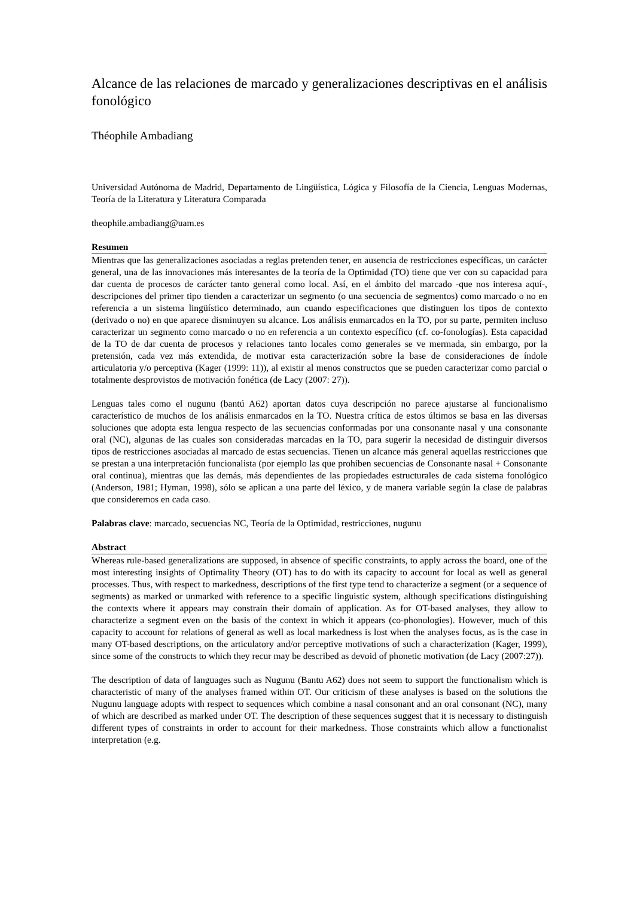Alcance de las relaciones de marcado y generalizaciones descriptivas en el análisis fonológico
Théophile Ambadiang
Universidad Autónoma de Madrid, Departamento de Lingüística, Lógica y Filosofía de la Ciencia, Lenguas Modernas, Teoría de la Literatura y Literatura Comparada
theophile.ambadiang@uam.es
Resumen
Mientras que las generalizaciones asociadas a reglas pretenden tener, en ausencia de restricciones específicas, un carácter general, una de las innovaciones más interesantes de la teoría de la Optimidad (TO) tiene que ver con su capacidad para dar cuenta de procesos de carácter tanto general como local. Así, en el ámbito del marcado -que nos interesa aquí-, descripciones del primer tipo tienden a caracterizar un segmento (o una secuencia de segmentos) como marcado o no en referencia a un sistema lingüístico determinado, aun cuando especificaciones que distinguen los tipos de contexto (derivado o no) en que aparece disminuyen su alcance. Los análisis enmarcados en la TO, por su parte, permiten incluso caracterizar un segmento como marcado o no en referencia a un contexto específico (cf. co-fonologías). Esta capacidad de la TO de dar cuenta de procesos y relaciones tanto locales como generales se ve mermada, sin embargo, por la pretensión, cada vez más extendida, de motivar esta caracterización sobre la base de consideraciones de índole articulatoria y/o perceptiva (Kager (1999: 11)), al existir al menos constructos que se pueden caracterizar como parcial o totalmente desprovistos de motivación fonética (de Lacy (2007: 27)).
Lenguas tales como el nugunu (bantú A62) aportan datos cuya descripción no parece ajustarse al funcionalismo característico de muchos de los análisis enmarcados en la TO. Nuestra crítica de estos últimos se basa en las diversas soluciones que adopta esta lengua respecto de las secuencias conformadas por una consonante nasal y una consonante oral (NC), algunas de las cuales son consideradas marcadas en la TO, para sugerir la necesidad de distinguir diversos tipos de restricciones asociadas al marcado de estas secuencias. Tienen un alcance más general aquellas restricciones que se prestan a una interpretación funcionalista (por ejemplo las que prohíben secuencias de Consonante nasal + Consonante oral continua), mientras que las demás, más dependientes de las propiedades estructurales de cada sistema fonológico (Anderson, 1981; Hyman, 1998), sólo se aplican a una parte del léxico, y de manera variable según la clase de palabras que consideremos en cada caso.
Palabras clave: marcado, secuencias NC, Teoría de la Optimidad, restricciones, nugunu
Abstract
Whereas rule-based generalizations are supposed, in absence of specific constraints, to apply across the board, one of the most interesting insights of Optimality Theory (OT) has to do with its capacity to account for local as well as general processes. Thus, with respect to markedness, descriptions of the first type tend to characterize a segment (or a sequence of segments) as marked or unmarked with reference to a specific linguistic system, although specifications distinguishing the contexts where it appears may constrain their domain of application. As for OT-based analyses, they allow to characterize a segment even on the basis of the context in which it appears (co-phonologies). However, much of this capacity to account for relations of general as well as local markedness is lost when the analyses focus, as is the case in many OT-based descriptions, on the articulatory and/or perceptive motivations of such a characterization (Kager, 1999), since some of the constructs to which they recur may be described as devoid of phonetic motivation (de Lacy (2007:27)).
The description of data of languages such as Nugunu (Bantu A62) does not seem to support the functionalism which is characteristic of many of the analyses framed within OT. Our criticism of these analyses is based on the solutions the Nugunu language adopts with respect to sequences which combine a nasal consonant and an oral consonant (NC), many of which are described as marked under OT. The description of these sequences suggest that it is necessary to distinguish different types of constraints in order to account for their markedness. Those constraints which allow a functionalist interpretation (e.g.